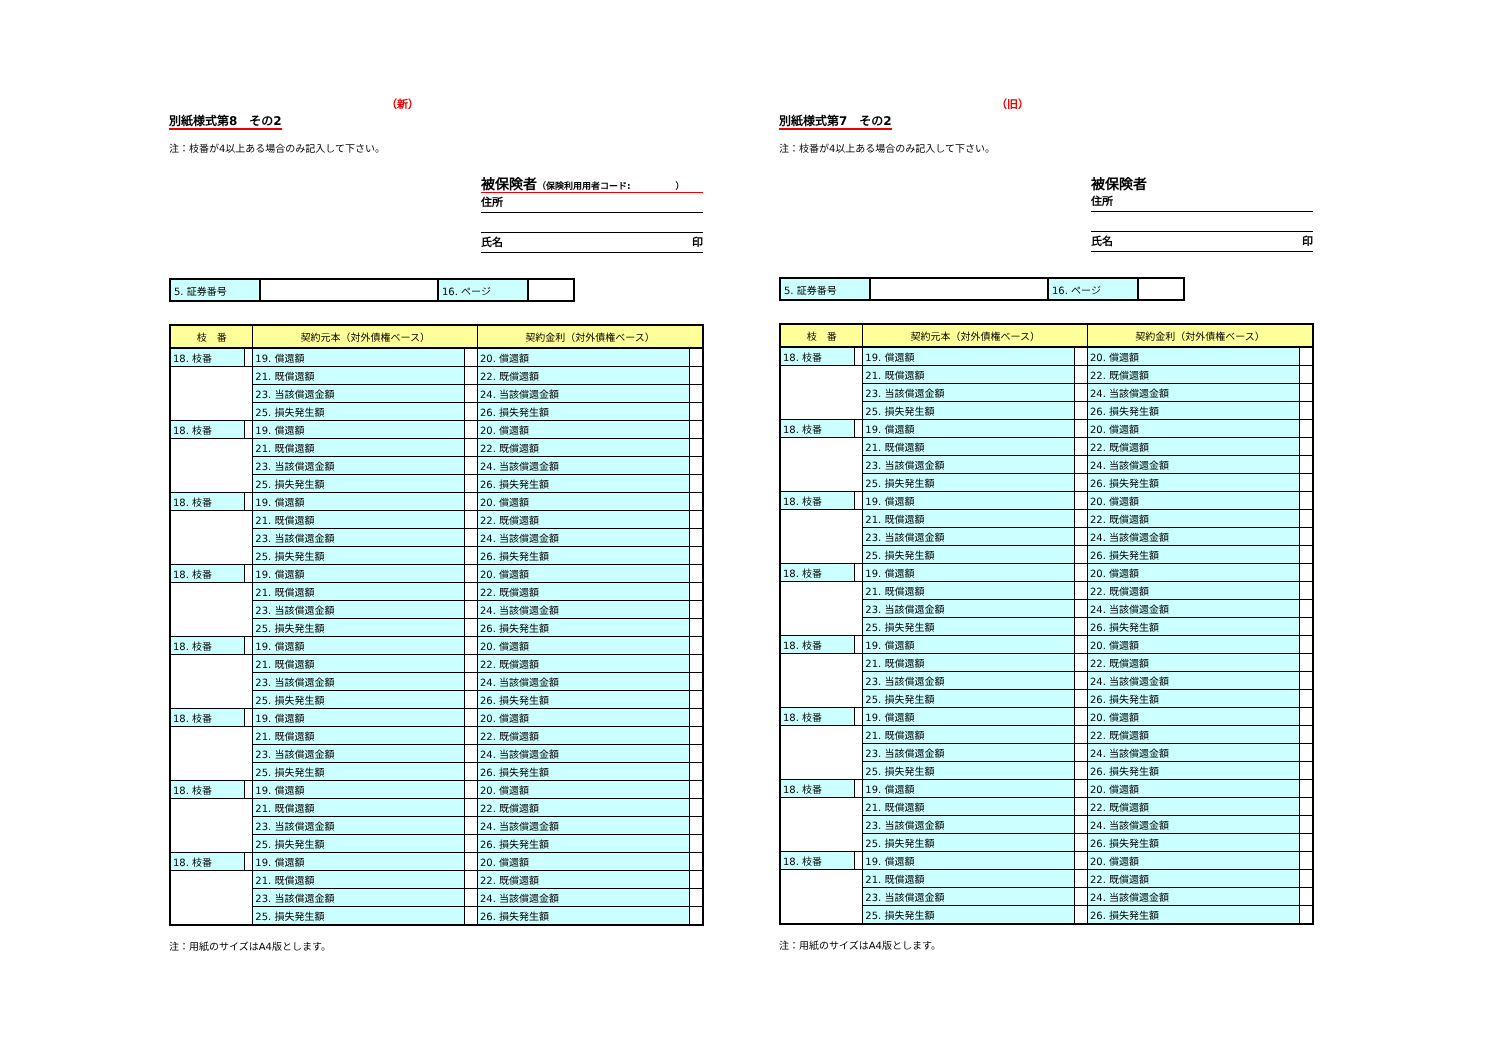（新）
別紙様式第8　その2
注：枝番が4以上ある場合のみ記入して下さい。
被保険者（保険利用用者コード:　　　　　）
住所
氏名 印
| 5. 証券番号 | | 16. ページ | |
| 枝 番 | | 契約元本（対外債権ベース） | | 契約金利（対外債権ベース） | |
| --- | --- | --- | --- | --- | --- |
| 18. 枝番 | | 19. 償還額 | | 20. 償還額 | |
| | | 21. 既償還額 | | 22. 既償還額 | |
| | | 23. 当該償還金額 | | 24. 当該償還金額 | |
| | | 25. 損失発生額 | | 26. 損失発生額 | |
| 18. 枝番 | | 19. 償還額 | | 20. 償還額 | |
| | | 21. 既償還額 | | 22. 既償還額 | |
| | | 23. 当該償還金額 | | 24. 当該償還金額 | |
| | | 25. 損失発生額 | | 26. 損失発生額 | |
| 18. 枝番 | | 19. 償還額 | | 20. 償還額 | |
| | | 21. 既償還額 | | 22. 既償還額 | |
| | | 23. 当該償還金額 | | 24. 当該償還金額 | |
| | | 25. 損失発生額 | | 26. 損失発生額 | |
| 18. 枝番 | | 19. 償還額 | | 20. 償還額 | |
| | | 21. 既償還額 | | 22. 既償還額 | |
| | | 23. 当該償還金額 | | 24. 当該償還金額 | |
| | | 25. 損失発生額 | | 26. 損失発生額 | |
| 18. 枝番 | | 19. 償還額 | | 20. 償還額 | |
| | | 21. 既償還額 | | 22. 既償還額 | |
| | | 23. 当該償還金額 | | 24. 当該償還金額 | |
| | | 25. 損失発生額 | | 26. 損失発生額 | |
| 18. 枝番 | | 19. 償還額 | | 20. 償還額 | |
| | | 21. 既償還額 | | 22. 既償還額 | |
| | | 23. 当該償還金額 | | 24. 当該償還金額 | |
| | | 25. 損失発生額 | | 26. 損失発生額 | |
| 18. 枝番 | | 19. 償還額 | | 20. 償還額 | |
| | | 21. 既償還額 | | 22. 既償還額 | |
| | | 23. 当該償還金額 | | 24. 当該償還金額 | |
| | | 25. 損失発生額 | | 26. 損失発生額 | |
| 18. 枝番 | | 19. 償還額 | | 20. 償還額 | |
| | | 21. 既償還額 | | 22. 既償還額 | |
| | | 23. 当該償還金額 | | 24. 当該償還金額 | |
| | | 25. 損失発生額 | | 26. 損失発生額 | |
注：用紙のサイズはA4版とします。
（旧）
別紙様式第7　その2
注：枝番が4以上ある場合のみ記入して下さい。
被保険者
住所
氏名 印
| 5. 証券番号 | | 16. ページ | |
| 枝 番 | | 契約元本（対外債権ベース） | | 契約金利（対外債権ベース） | |
| --- | --- | --- | --- | --- | --- |
| 18. 枝番 | | 19. 償還額 | | 20. 償還額 | |
| | | 21. 既償還額 | | 22. 既償還額 | |
| | | 23. 当該償還金額 | | 24. 当該償還金額 | |
| | | 25. 損失発生額 | | 26. 損失発生額 | |
| 18. 枝番 | | 19. 償還額 | | 20. 償還額 | |
| | | 21. 既償還額 | | 22. 既償還額 | |
| | | 23. 当該償還金額 | | 24. 当該償還金額 | |
| | | 25. 損失発生額 | | 26. 損失発生額 | |
| 18. 枝番 | | 19. 償還額 | | 20. 償還額 | |
| | | 21. 既償還額 | | 22. 既償還額 | |
| | | 23. 当該償還金額 | | 24. 当該償還金額 | |
| | | 25. 損失発生額 | | 26. 損失発生額 | |
| 18. 枝番 | | 19. 償還額 | | 20. 償還額 | |
| | | 21. 既償還額 | | 22. 既償還額 | |
| | | 23. 当該償還金額 | | 24. 当該償還金額 | |
| | | 25. 損失発生額 | | 26. 損失発生額 | |
| 18. 枝番 | | 19. 償還額 | | 20. 償還額 | |
| | | 21. 既償還額 | | 22. 既償還額 | |
| | | 23. 当該償還金額 | | 24. 当該償還金額 | |
| | | 25. 損失発生額 | | 26. 損失発生額 | |
| 18. 枝番 | | 19. 償還額 | | 20. 償還額 | |
| | | 21. 既償還額 | | 22. 既償還額 | |
| | | 23. 当該償還金額 | | 24. 当該償還金額 | |
| | | 25. 損失発生額 | | 26. 損失発生額 | |
| 18. 枝番 | | 19. 償還額 | | 20. 償還額 | |
| | | 21. 既償還額 | | 22. 既償還額 | |
| | | 23. 当該償還金額 | | 24. 当該償還金額 | |
| | | 25. 損失発生額 | | 26. 損失発生額 | |
| 18. 枝番 | | 19. 償還額 | | 20. 償還額 | |
| | | 21. 既償還額 | | 22. 既償還額 | |
| | | 23. 当該償還金額 | | 24. 当該償還金額 | |
| | | 25. 損失発生額 | | 26. 損失発生額 | |
注：用紙のサイズはA4版とします。